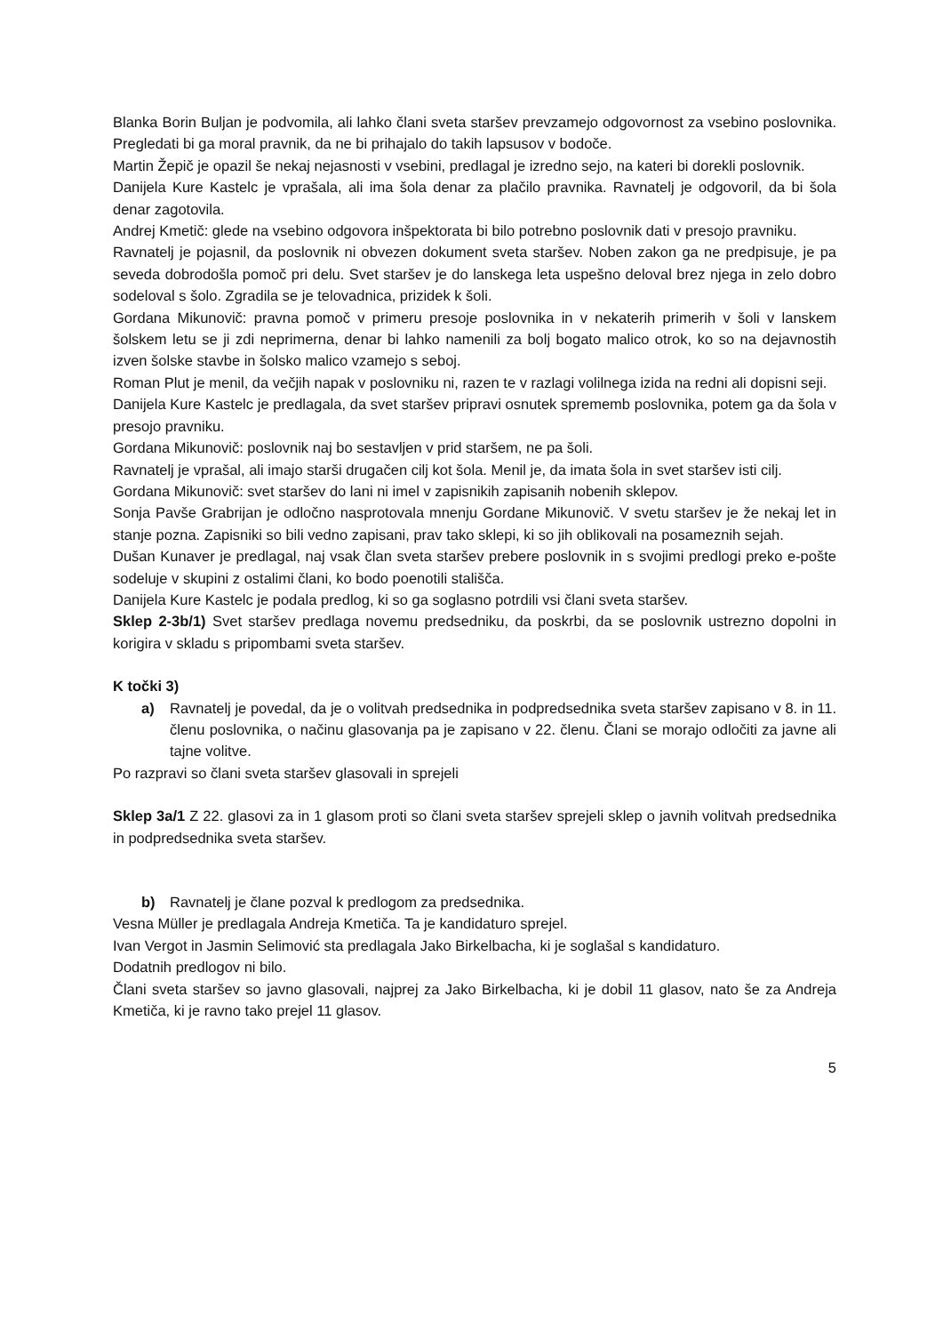Blanka Borin Buljan je podvomila, ali lahko člani sveta staršev prevzamejo odgovornost za vsebino poslovnika. Pregledati bi ga moral pravnik, da ne bi prihajalo do takih lapsusov v bodoče.
Martin Žepič je opazil še nekaj nejasnosti v vsebini, predlagal je izredno sejo, na kateri bi dorekli poslovnik.
Danijela Kure Kastelc je vprašala, ali ima šola denar za plačilo pravnika. Ravnatelj je odgovoril, da bi šola denar zagotovila.
Andrej Kmetič: glede na vsebino odgovora inšpektorata bi bilo potrebno poslovnik dati v presojo pravniku.
Ravnatelj je pojasnil, da poslovnik ni obvezen dokument sveta staršev. Noben zakon ga ne predpisuje, je pa seveda dobrodošla pomoč pri delu. Svet staršev je do lanskega leta uspešno deloval brez njega in zelo dobro sodeloval s šolo. Zgradila se je telovadnica, prizidek k šoli.
Gordana Mikunovič: pravna pomoč v primeru presoje poslovnika in v nekaterih primerih v šoli v lanskem šolskem letu se ji zdi neprimerna, denar bi lahko namenili za bolj bogato malico otrok, ko so na dejavnostih izven šolske stavbe in šolsko malico vzamejo s seboj.
Roman Plut je menil, da večjih napak v poslovniku ni, razen te v razlagi volilnega izida na redni ali dopisni seji.
Danijela Kure Kastelc je predlagala, da svet staršev pripravi osnutek sprememb poslovnika, potem ga da šola v presojo pravniku.
Gordana Mikunovič: poslovnik naj bo sestavljen v prid staršem, ne pa šoli.
Ravnatelj je vprašal, ali imajo starši drugačen cilj kot šola. Menil je, da imata šola in svet staršev isti cilj.
Gordana Mikunovič: svet staršev do lani ni imel v zapisnikih zapisanih nobenih sklepov.
Sonja Pavše Grabrijan je odločno nasprotovala mnenju Gordane Mikunovič. V svetu staršev je že nekaj let in stanje pozna. Zapisniki so bili vedno zapisani, prav tako sklepi, ki so jih oblikovali na posameznih sejah.
Dušan Kunaver je predlagal, naj vsak član sveta staršev prebere poslovnik in s svojimi predlogi preko e-pošte sodeluje v skupini z ostalimi člani, ko bodo poenotili stališča.
Danijela Kure Kastelc je podala predlog, ki so ga soglasno potrdili vsi člani sveta staršev.
Sklep 2-3b/1) Svet staršev predlaga novemu predsedniku, da poskrbi, da se poslovnik ustrezno dopolni in korigira v skladu s pripombami sveta staršev.
K točki 3)
a) Ravnatelj je povedal, da je o volitvah predsednika in podpredsednika sveta staršev zapisano v 8. in 11. členu poslovnika, o načinu glasovanja pa je zapisano v 22. členu. Člani se morajo odločiti za javne ali tajne volitve.
Po razpravi so člani sveta staršev glasovali in sprejeli
Sklep 3a/1 Z 22. glasovi za in 1 glasom proti so člani sveta staršev sprejeli sklep o javnih volitvah predsednika in podpredsednika sveta staršev.
b) Ravnatelj je člane pozval k predlogom za predsednika.
Vesna Müller je predlagala Andreja Kmetiča. Ta je kandidaturo sprejel.
Ivan Vergot in Jasmin Selimović sta predlagala Jako Birkelbacha, ki je soglašal s kandidaturo.
Dodatnih predlogov ni bilo.
Člani sveta staršev so javno glasovali, najprej za Jako Birkelbacha, ki je dobil 11 glasov, nato še za Andreja Kmetiča, ki je ravno tako prejel 11 glasov.
5